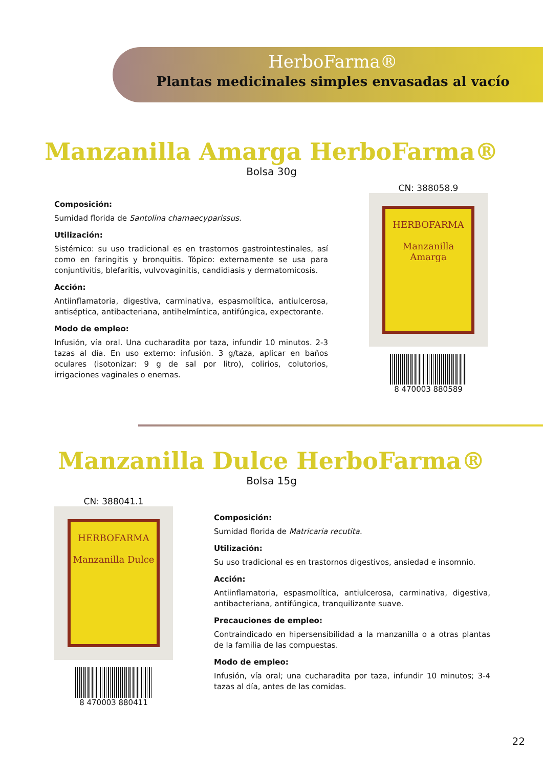HerboFarma®
Plantas medicinales simples envasadas al vacío
Manzanilla Amarga HerboFarma®
Bolsa 30g
Composición:
Sumidad florida de Santolina chamaecyparissus.
Utilización:
Sistémico: su uso tradicional es en trastornos gastrointestinales, así como en faringitis y bronquitis. Tópico: externamente se usa para conjuntivitis, blefaritis, vulvovaginitis, candidiasis y dermatomicosis.
Acción:
Antiinflamatoria, digestiva, carminativa, espasmolítica, antiulcerosa, antiséptica, antibacteriana, antihelmíntica, antifúngica, expectorante.
Modo de empleo:
Infusión, vía oral. Una cucharadita por taza, infundir 10 minutos. 2-3 tazas al día. En uso externo: infusión. 3 g/taza, aplicar en baños oculares (isotonizar: 9 g de sal por litro), colirios, colutorios, irrigaciones vaginales o enemas.
CN: 388058.9
HERBOFARMA
Manzanilla Amarga
8 470003 880589
Manzanilla Dulce HerboFarma®
Bolsa 15g
CN: 388041.1
HERBOFARMA
Manzanilla Dulce
8 470003 880411
Composición:
Sumidad florida de Matricaria recutita.
Utilización:
Su uso tradicional es en trastornos digestivos, ansiedad e insomnio.
Acción:
Antiinflamatoria, espasmolítica, antiulcerosa, carminativa, digestiva, antibacteriana, antifúngica, tranquilizante suave.
Precauciones de empleo:
Contraindicado en hipersensibilidad a la manzanilla o a otras plantas de la familia de las compuestas.
Modo de empleo:
Infusión, vía oral; una cucharadita por taza, infundir 10 minutos; 3-4 tazas al día, antes de las comidas.
22